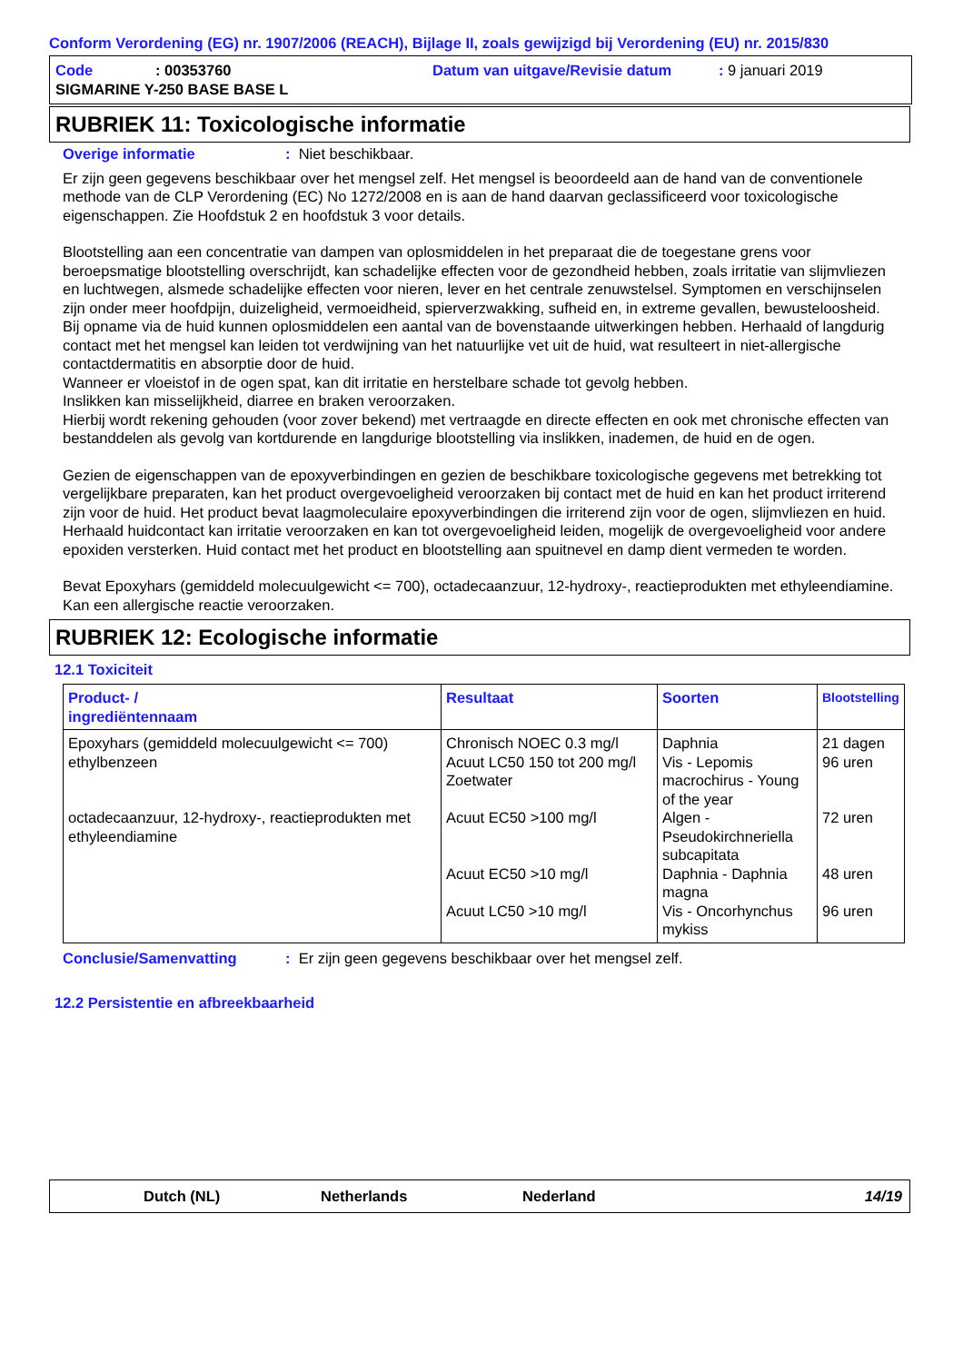Conform Verordening (EG) nr. 1907/2006 (REACH), Bijlage II, zoals gewijzigd bij Verordening (EU) nr. 2015/830
Code: 00353760 Datum van uitgave/Revisie datum: 9 januari 2019
SIGMARINE Y-250 BASE BASE L
RUBRIEK 11: Toxicologische informatie
Overige informatie: Niet beschikbaar.
Er zijn geen gegevens beschikbaar over het mengsel zelf. Het mengsel is beoordeeld aan de hand van de conventionele methode van de CLP Verordening (EC) No 1272/2008 en is aan de hand daarvan geclassificeerd voor toxicologische eigenschappen. Zie Hoofdstuk 2 en hoofdstuk 3 voor details.
Blootstelling aan een concentratie van dampen van oplosmiddelen in het preparaat die de toegestane grens voor beroepsmatige blootstelling overschrijdt, kan schadelijke effecten voor de gezondheid hebben, zoals irritatie van slijmvliezen en luchtwegen, alsmede schadelijke effecten voor nieren, lever en het centrale zenuwstelsel. Symptomen en verschijnselen zijn onder meer hoofdpijn, duizeligheid, vermoeidheid, spierverzwakking, sufheid en, in extreme gevallen, bewusteloosheid.
Bij opname via de huid kunnen oplosmiddelen een aantal van de bovenstaande uitwerkingen hebben. Herhaald of langdurig contact met het mengsel kan leiden tot verdwijning van het natuurlijke vet uit de huid, wat resulteert in niet-allergische contactdermatitis en absorptie door de huid.
Wanneer er vloeistof in de ogen spat, kan dit irritatie en herstelbare schade tot gevolg hebben.
Inslikken kan misselijkheid, diarree en braken veroorzaken.
Hierbij wordt rekening gehouden (voor zover bekend) met vertraagde en directe effecten en ook met chronische effecten van bestanddelen als gevolg van kortdurende en langdurige blootstelling via inslikken, inademen, de huid en de ogen.
Gezien de eigenschappen van de epoxyverbindingen en gezien de beschikbare toxicologische gegevens met betrekking tot vergelijkbare preparaten, kan het product overgevoeligheid veroorzaken bij contact met de huid en kan het product irriterend zijn voor de huid. Het product bevat laagmoleculaire epoxyverbindingen die irriterend zijn voor de ogen, slijmvliezen en huid. Herhaald huidcontact kan irritatie veroorzaken en kan tot overgevoeligheid leiden, mogelijk de overgevoeligheid voor andere epoxiden versterken. Huid contact met het product en blootstelling aan spuitnevel en damp dient vermeden te worden.
Bevat Epoxyhars (gemiddeld molecuulgewicht <= 700), octadecaanzuur, 12-hydroxy-, reactieprodukten met ethyleendiamine. Kan een allergische reactie veroorzaken.
RUBRIEK 12: Ecologische informatie
12.1 Toxiciteit
| Product- / ingrediëntennaam | Resultaat | Soorten | Blootstelling |
| --- | --- | --- | --- |
| Epoxyhars (gemiddeld molecuulgewicht <= 700) ethylbenzeen octadecaanzuur, 12-hydroxy-, reactieprodukten met ethyleendiamine | Chronisch NOEC 0.3 mg/l Acuut LC50 150 tot 200 mg/l Zoetwater Acuut EC50 >100 mg/l Acuut EC50 >10 mg/l Acuut LC50 >10 mg/l | Daphnia Vis - Lepomis macrochirus - Young of the year Algen - Pseudokirchneriella subcapitata Daphnia - Daphnia magna Vis - Oncorhynchus mykiss | 21 dagen 96 uren 72 uren 48 uren 96 uren |
Conclusie/Samenvatting: Er zijn geen gegevens beschikbaar over het mengsel zelf.
12.2 Persistentie en afbreekbaarheid
Dutch (NL) Netherlands Nederland 14/19